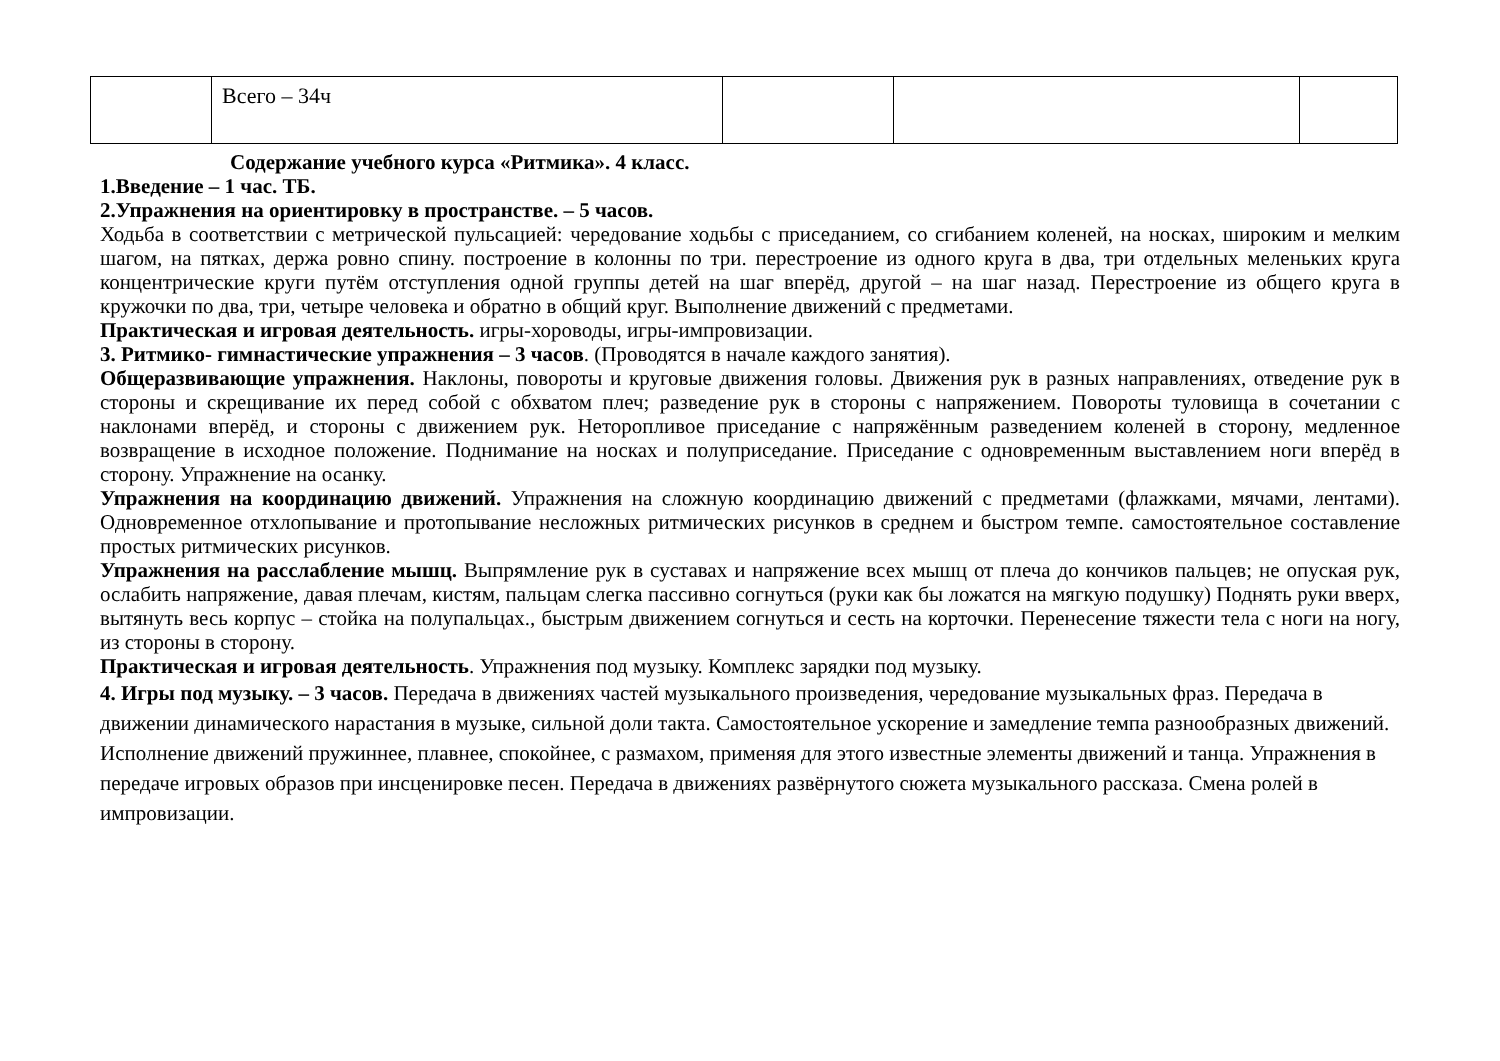| | Всего – 34ч | | | |
Содержание учебного курса «Ритмика». 4 класс.
1.Введение – 1 час. ТБ.
2.Упражнения на ориентировку в пространстве. – 5 часов.
Ходьба в соответствии с метрической пульсацией: чередование ходьбы с приседанием, со сгибанием коленей, на носках, широким и мелким шагом, на пятках, держа ровно спину. построение в колонны по три. перестроение из одного круга в два, три отдельных меленьких круга концентрические круги путём отступления одной группы детей на шаг вперёд, другой – на шаг назад. Перестроение из общего круга в кружочки по два, три, четыре человека и обратно в общий круг. Выполнение движений с предметами.
Практическая и игровая деятельность. игры-хороводы, игры-импровизации.
3. Ритмико- гимнастические упражнения – 3 часов. (Проводятся в начале каждого занятия).
Общеразвивающие упражнения. Наклоны, повороты и круговые движения головы. Движения рук в разных направлениях, отведение рук в стороны и скрещивание их перед собой с обхватом плеч; разведение рук в стороны с напряжением. Повороты туловища в сочетании с наклонами вперёд, и стороны с движением рук. Неторопливое приседание с напряжённым разведением коленей в сторону, медленное возвращение в исходное положение. Поднимание на носках и полуприседание. Приседание с одновременным выставлением ноги вперёд в сторону. Упражнение на осанку.
Упражнения на координацию движений. Упражнения на сложную координацию движений с предметами (флажками, мячами, лентами). Одновременное отхлопывание и протопывание несложных ритмических рисунков в среднем и быстром темпе. самостоятельное составление простых ритмических рисунков.
Упражнения на расслабление мышц. Выпрямление рук в суставах и напряжение всех мышц от плеча до кончиков пальцев; не опуская рук, ослабить напряжение, давая плечам, кистям, пальцам слегка пассивно согнуться (руки как бы ложатся на мягкую подушку) Поднять руки вверх, вытянуть весь корпус – стойка на полупальцах., быстрым движением согнуться и сесть на корточки. Перенесение тяжести тела с ноги на ногу, из стороны в сторону.
Практическая и игровая деятельность. Упражнения под музыку. Комплекс зарядки под музыку.
4. Игры под музыку. – 3 часов. Передача в движениях частей музыкального произведения, чередование музыкальных фраз. Передача в движении динамического нарастания в музыке, сильной доли такта. Самостоятельное ускорение и замедление темпа разнообразных движений. Исполнение движений пружиннее, плавнее, спокойнее, с размахом, применяя для этого известные элементы движений и танца. Упражнения в передаче игровых образов при инсценировке песен. Передача в движениях развёрнутого сюжета музыкального рассказа. Смена ролей в импровизации.